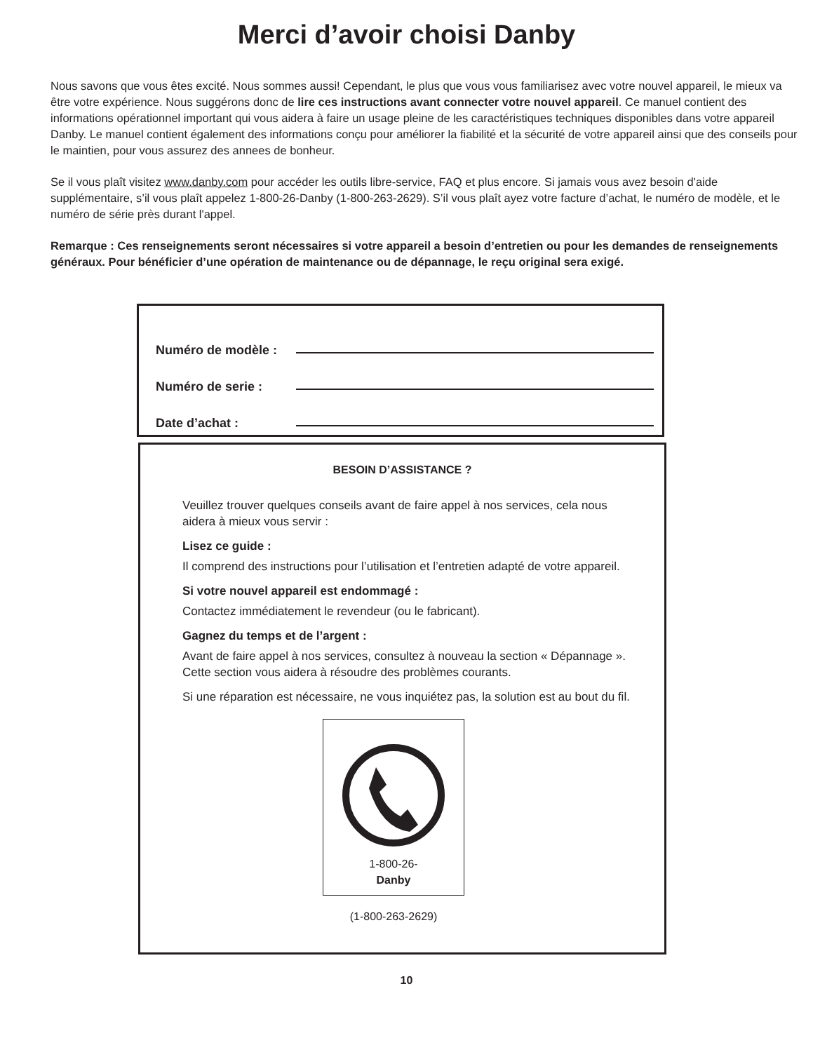Merci d’avoir choisi Danby
Nous savons que vous êtes excité. Nous sommes aussi! Cependant, le plus que vous vous familiarisez avec votre nouvel appareil, le mieux va être votre expérience. Nous suggérons donc de lire ces instructions avant connecter votre nouvel appareil. Ce manuel contient des informations opérationnel important qui vous aidera à faire un usage pleine de les caractéristiques techniques disponibles dans votre appareil Danby. Le manuel contient également des informations conçu pour améliorer la fiabilité et la sécurité de votre appareil ainsi que des conseils pour le maintien, pour vous assurez des annees de bonheur.
Se il vous plaît visitez www.danby.com pour accéder les outils libre-service, FAQ et plus encore. Si jamais vous avez besoin d'aide supplémentaire, s’il vous plaît appelez 1-800-26-Danby (1-800-263-2629). S’il vous plaît ayez votre facture d’achat, le numéro de modèle, et le numéro de série près durant l'appel.
Remarque : Ces renseignements seront nécessaires si votre appareil a besoin d’entretien ou pour les demandes de renseignements généraux. Pour bénéficier d’une opération de maintenance ou de dépannage, le reçu original sera exigé.
Numéro de modèle :
Numéro de serie :
Date d’achat :
BESOIN D’ASSISTANCE ?
Veuillez trouver quelques conseils avant de faire appel à nos services, cela nous aidera à mieux vous servir :
Lisez ce guide :
Il comprend des instructions pour l’utilisation et l’entretien adapté de votre appareil.
Si votre nouvel appareil est endommagé :
Contactez immédiatement le revendeur (ou le fabricant).
Gagnez du temps et de l’argent :
Avant de faire appel à nos services, consultez à nouveau la section « Dépannage ». Cette section vous aidera à résoudre des problèmes courants.
Si une réparation est nécessaire, ne vous inquiétez pas, la solution est au bout du fil.
1-800-26-
Danby
(1-800-263-2629)
10